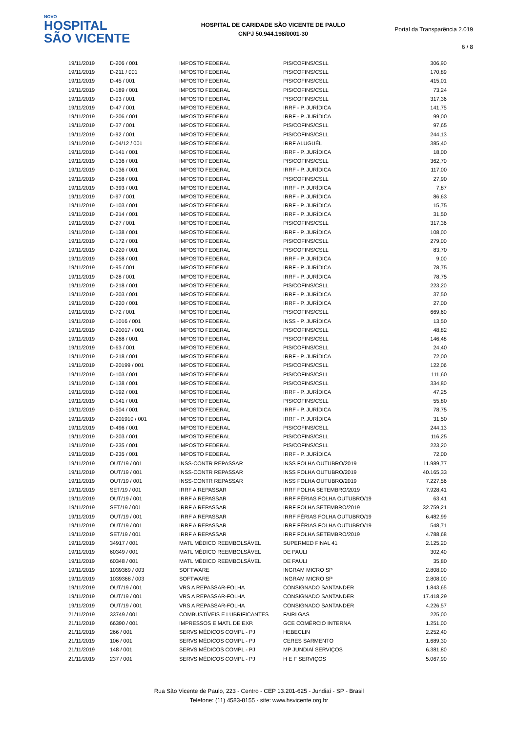NOVO
HOSPITAL
SÃO VICENTE
HOSPITAL DE CARIDADE SÃO VICENTE DE PAULO
CNPJ 50.944.198/0001-30
Portal da Transparência 2.019
6 / 8
| 19/11/2019 | D-206 / 001 | IMPOSTO FEDERAL | PIS/COFINS/CSLL | 306,90 |
| 19/11/2019 | D-211 / 001 | IMPOSTO FEDERAL | PIS/COFINS/CSLL | 170,89 |
| 19/11/2019 | D-45 / 001 | IMPOSTO FEDERAL | PIS/COFINS/CSLL | 415,01 |
| 19/11/2019 | D-189 / 001 | IMPOSTO FEDERAL | PIS/COFINS/CSLL | 73,24 |
| 19/11/2019 | D-93 / 001 | IMPOSTO FEDERAL | PIS/COFINS/CSLL | 317,36 |
| 19/11/2019 | D-47 / 001 | IMPOSTO FEDERAL | IRRF - P. JURÍDICA | 141,75 |
| 19/11/2019 | D-206 / 001 | IMPOSTO FEDERAL | IRRF - P. JURÍDICA | 99,00 |
| 19/11/2019 | D-37 / 001 | IMPOSTO FEDERAL | PIS/COFINS/CSLL | 97,65 |
| 19/11/2019 | D-92 / 001 | IMPOSTO FEDERAL | PIS/COFINS/CSLL | 244,13 |
| 19/11/2019 | D-04/12 / 001 | IMPOSTO FEDERAL | IRRF ALUGUÉL | 385,40 |
| 19/11/2019 | D-141 / 001 | IMPOSTO FEDERAL | IRRF - P. JURÍDICA | 18,00 |
| 19/11/2019 | D-136 / 001 | IMPOSTO FEDERAL | PIS/COFINS/CSLL | 362,70 |
| 19/11/2019 | D-136 / 001 | IMPOSTO FEDERAL | IRRF - P. JURÍDICA | 117,00 |
| 19/11/2019 | D-258 / 001 | IMPOSTO FEDERAL | PIS/COFINS/CSLL | 27,90 |
| 19/11/2019 | D-393 / 001 | IMPOSTO FEDERAL | IRRF - P. JURÍDICA | 7,87 |
| 19/11/2019 | D-97 / 001 | IMPOSTO FEDERAL | IRRF - P. JURÍDICA | 86,63 |
| 19/11/2019 | D-103 / 001 | IMPOSTO FEDERAL | IRRF - P. JURÍDICA | 15,75 |
| 19/11/2019 | D-214 / 001 | IMPOSTO FEDERAL | IRRF - P. JURÍDICA | 31,50 |
| 19/11/2019 | D-27 / 001 | IMPOSTO FEDERAL | PIS/COFINS/CSLL | 317,36 |
| 19/11/2019 | D-138 / 001 | IMPOSTO FEDERAL | IRRF - P. JURÍDICA | 108,00 |
| 19/11/2019 | D-172 / 001 | IMPOSTO FEDERAL | PIS/COFINS/CSLL | 279,00 |
| 19/11/2019 | D-220 / 001 | IMPOSTO FEDERAL | PIS/COFINS/CSLL | 83,70 |
| 19/11/2019 | D-258 / 001 | IMPOSTO FEDERAL | IRRF - P. JURÍDICA | 9,00 |
| 19/11/2019 | D-95 / 001 | IMPOSTO FEDERAL | IRRF - P. JURÍDICA | 78,75 |
| 19/11/2019 | D-28 / 001 | IMPOSTO FEDERAL | IRRF - P. JURÍDICA | 78,75 |
| 19/11/2019 | D-218 / 001 | IMPOSTO FEDERAL | PIS/COFINS/CSLL | 223,20 |
| 19/11/2019 | D-203 / 001 | IMPOSTO FEDERAL | IRRF - P. JURÍDICA | 37,50 |
| 19/11/2019 | D-220 / 001 | IMPOSTO FEDERAL | IRRF - P. JURÍDICA | 27,00 |
| 19/11/2019 | D-72 / 001 | IMPOSTO FEDERAL | PIS/COFINS/CSLL | 669,60 |
| 19/11/2019 | D-1016 / 001 | IMPOSTO FEDERAL | INSS - P. JURÍDICA | 13,50 |
| 19/11/2019 | D-20017 / 001 | IMPOSTO FEDERAL | PIS/COFINS/CSLL | 48,82 |
| 19/11/2019 | D-268 / 001 | IMPOSTO FEDERAL | PIS/COFINS/CSLL | 146,48 |
| 19/11/2019 | D-63 / 001 | IMPOSTO FEDERAL | PIS/COFINS/CSLL | 24,40 |
| 19/11/2019 | D-218 / 001 | IMPOSTO FEDERAL | IRRF - P. JURÍDICA | 72,00 |
| 19/11/2019 | D-20199 / 001 | IMPOSTO FEDERAL | PIS/COFINS/CSLL | 122,06 |
| 19/11/2019 | D-103 / 001 | IMPOSTO FEDERAL | PIS/COFINS/CSLL | 111,60 |
| 19/11/2019 | D-138 / 001 | IMPOSTO FEDERAL | PIS/COFINS/CSLL | 334,80 |
| 19/11/2019 | D-192 / 001 | IMPOSTO FEDERAL | IRRF - P. JURÍDICA | 47,25 |
| 19/11/2019 | D-141 / 001 | IMPOSTO FEDERAL | PIS/COFINS/CSLL | 55,80 |
| 19/11/2019 | D-504 / 001 | IMPOSTO FEDERAL | IRRF - P. JURÍDICA | 78,75 |
| 19/11/2019 | D-201910 / 001 | IMPOSTO FEDERAL | IRRF - P. JURÍDICA | 31,50 |
| 19/11/2019 | D-496 / 001 | IMPOSTO FEDERAL | PIS/COFINS/CSLL | 244,13 |
| 19/11/2019 | D-203 / 001 | IMPOSTO FEDERAL | PIS/COFINS/CSLL | 116,25 |
| 19/11/2019 | D-235 / 001 | IMPOSTO FEDERAL | PIS/COFINS/CSLL | 223,20 |
| 19/11/2019 | D-235 / 001 | IMPOSTO FEDERAL | IRRF - P. JURÍDICA | 72,00 |
| 19/11/2019 | OUT/19 / 001 | INSS-CONTR REPASSAR | INSS FOLHA OUTUBRO/2019 | 11.989,77 |
| 19/11/2019 | OUT/19 / 001 | INSS-CONTR REPASSAR | INSS FOLHA OUTUBRO/2019 | 40.165,33 |
| 19/11/2019 | OUT/19 / 001 | INSS-CONTR REPASSAR | INSS FOLHA OUTUBRO/2019 | 7.227,56 |
| 19/11/2019 | SET/19 / 001 | IRRF A REPASSAR | IRRF FOLHA SETEMBRO/2019 | 7.928,41 |
| 19/11/2019 | OUT/19 / 001 | IRRF A REPASSAR | IRRF FÉRIAS FOLHA OUTUBRO/19 | 63,41 |
| 19/11/2019 | SET/19 / 001 | IRRF A REPASSAR | IRRF FOLHA SETEMBRO/2019 | 32.759,21 |
| 19/11/2019 | OUT/19 / 001 | IRRF A REPASSAR | IRRF FÉRIAS FOLHA OUTUBRO/19 | 6.482,99 |
| 19/11/2019 | OUT/19 / 001 | IRRF A REPASSAR | IRRF FÉRIAS FOLHA OUTUBRO/19 | 548,71 |
| 19/11/2019 | SET/19 / 001 | IRRF A REPASSAR | IRRF FOLHA SETEMBRO/2019 | 4.788,68 |
| 19/11/2019 | 34917 / 001 | MATL MÉDICO REEMBOLSÁVEL | SUPERMED FINAL 41 | 2.125,20 |
| 19/11/2019 | 60349 / 001 | MATL MÉDICO REEMBOLSÁVEL | DE PAULI | 302,40 |
| 19/11/2019 | 60348 / 001 | MATL MÉDICO REEMBOLSÁVEL | DE PAULI | 35,80 |
| 19/11/2019 | 1039369 / 003 | SOFTWARE | INGRAM MICRO SP | 2.808,00 |
| 19/11/2019 | 1039368 / 003 | SOFTWARE | INGRAM MICRO SP | 2.808,00 |
| 19/11/2019 | OUT/19 / 001 | VRS A REPASSAR-FOLHA | CONSIGNADO SANTANDER | 1.843,65 |
| 19/11/2019 | OUT/19 / 001 | VRS A REPASSAR-FOLHA | CONSIGNADO SANTANDER | 17.418,29 |
| 19/11/2019 | OUT/19 / 001 | VRS A REPASSAR-FOLHA | CONSIGNADO SANTANDER | 4.226,57 |
| 21/11/2019 | 33749 / 001 | COMBUSTÍVEIS E LUBRIFICANTES | FAIRI GAS | 225,00 |
| 21/11/2019 | 66390 / 001 | IMPRESSOS E MATL DE EXP. | GCE COMÉRCIO INTERNA | 1.251,00 |
| 21/11/2019 | 266 / 001 | SERVS MÉDICOS COMPL - PJ | HEBECLIN | 2.252,40 |
| 21/11/2019 | 106 / 001 | SERVS MÉDICOS COMPL - PJ | CERES SARMENTO | 1.689,30 |
| 21/11/2019 | 148 / 001 | SERVS MÉDICOS COMPL - PJ | MP JUNDIAÍ SERVIÇOS | 6.381,80 |
| 21/11/2019 | 237 / 001 | SERVS MÉDICOS COMPL - PJ | H E F SERVIÇOS | 5.067,90 |
Rua São Vicente de Paulo, 223 - Centro - CEP 13.201-625 - Jundiaí - SP - Brasil
Telefone: (11) 4583-8155 - site: www.hsvicente.org.br